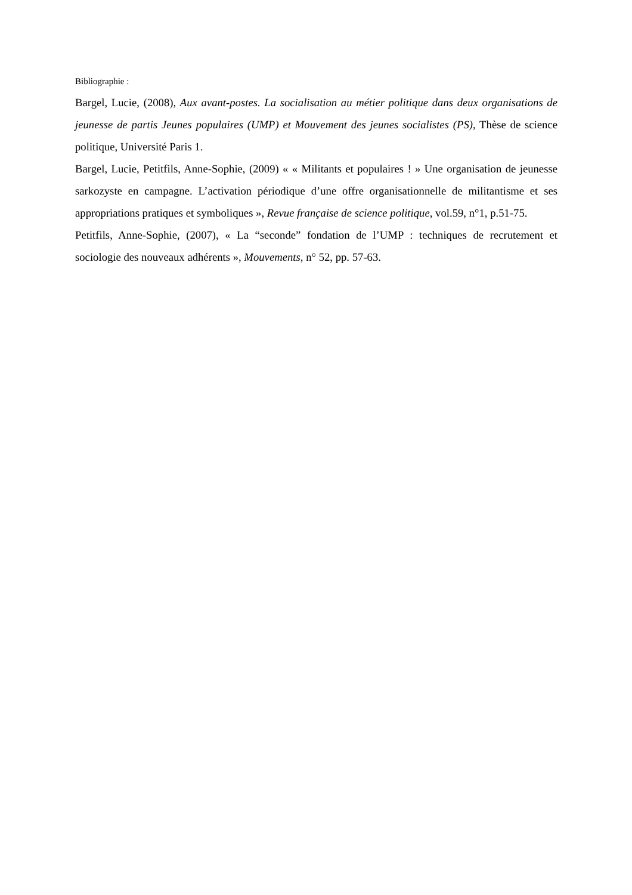Bibliographie :
Bargel, Lucie, (2008), Aux avant-postes. La socialisation au métier politique dans deux organisations de jeunesse de partis Jeunes populaires (UMP) et Mouvement des jeunes socialistes (PS), Thèse de science politique, Université Paris 1.
Bargel, Lucie, Petitfils, Anne-Sophie, (2009) « « Militants et populaires ! » Une organisation de jeunesse sarkozyste en campagne. L’activation périodique d’une offre organisationnelle de militantisme et ses appropriations pratiques et symboliques », Revue française de science politique, vol.59, n°1, p.51-75.
Petitfils, Anne-Sophie, (2007), « La “seconde” fondation de l’UMP : techniques de recrutement et sociologie des nouveaux adhérents », Mouvements, n° 52, pp. 57-63.